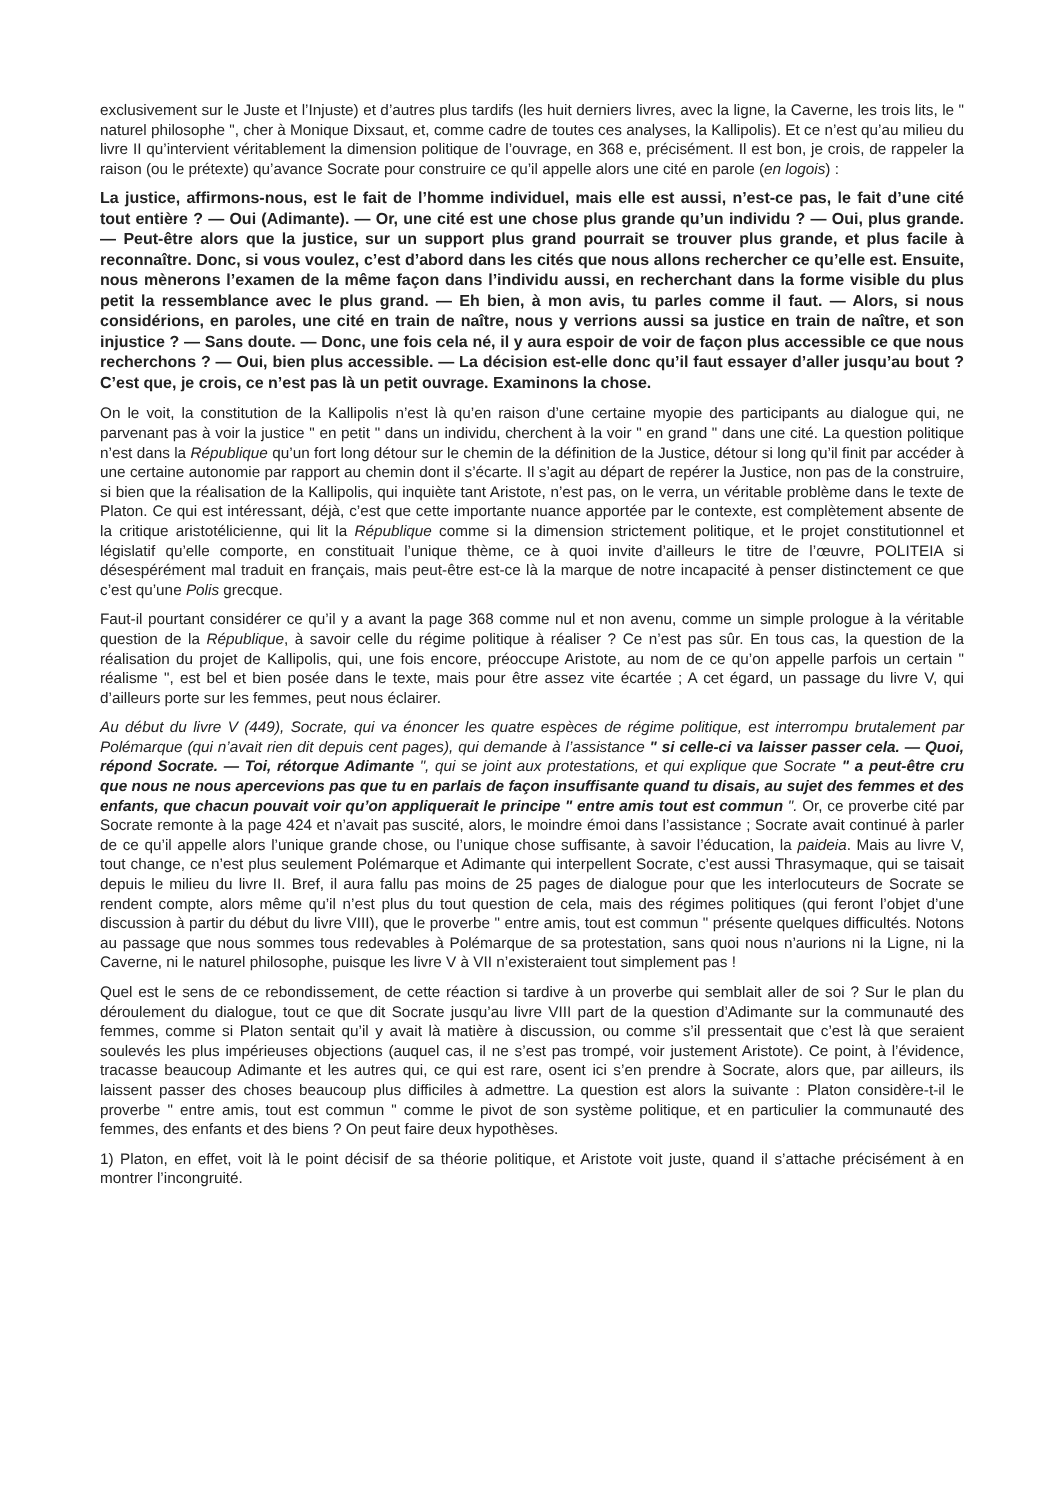exclusivement sur le Juste et l’Injuste) et d’autres plus tardifs (les huit derniers livres, avec la ligne, la Caverne, les trois lits, le " naturel philosophe ", cher à Monique Dixsaut, et, comme cadre de toutes ces analyses, la Kallipolis). Et ce n’est qu’au milieu du livre II qu’intervient véritablement la dimension politique de l’ouvrage, en 368 e, précisément. Il est bon, je crois, de rappeler la raison (ou le prétexte) qu’avance Socrate pour construire ce qu’il appelle alors une cité en parole (en logois) :
La justice, affirmons-nous, est le fait de l’homme individuel, mais elle est aussi, n’est-ce pas, le fait d’une cité tout entière ? — Oui (Adimante). — Or, une cité est une chose plus grande qu’un individu ? — Oui, plus grande. — Peut-être alors que la justice, sur un support plus grand pourrait se trouver plus grande, et plus facile à reconnaître. Donc, si vous voulez, c’est d’abord dans les cités que nous allons rechercher ce qu’elle est. Ensuite, nous mènerons l’examen de la même façon dans l’individu aussi, en recherchant dans la forme visible du plus petit la ressemblance avec le plus grand. — Eh bien, à mon avis, tu parles comme il faut. — Alors, si nous considérions, en paroles, une cité en train de naître, nous y verrions aussi sa justice en train de naître, et son injustice ? — Sans doute. — Donc, une fois cela né, il y aura espoir de voir de façon plus accessible ce que nous recherchons ? — Oui, bien plus accessible. — La décision est-elle donc qu’il faut essayer d’aller jusqu’au bout ? C’est que, je crois, ce n’est pas là un petit ouvrage. Examinons la chose.
On le voit, la constitution de la Kallipolis n’est là qu’en raison d’une certaine myopie des participants au dialogue qui, ne parvenant pas à voir la justice " en petit " dans un individu, cherchent à la voir " en grand " dans une cité. La question politique n’est dans la République qu’un fort long détour sur le chemin de la définition de la Justice, détour si long qu’il finit par accéder à une certaine autonomie par rapport au chemin dont il s’écarte. Il s’agit au départ de repérer la Justice, non pas de la construire, si bien que la réalisation de la Kallipolis, qui inquiète tant Aristote, n’est pas, on le verra, un véritable problème dans le texte de Platon. Ce qui est intéressant, déjà, c’est que cette importante nuance apportée par le contexte, est complètement absente de la critique aristotélicienne, qui lit la République comme si la dimension strictement politique, et le projet constitutionnel et législatif qu’elle comporte, en constituait l’unique thème, ce à quoi invite d’ailleurs le titre de l’œuvre, POLITEIA si désespérément mal traduit en français, mais peut-être est-ce là la marque de notre incapacité à penser distinctement ce que c’est qu’une Polis grecque.
Faut-il pourtant considérer ce qu’il y a avant la page 368 comme nul et non avenu, comme un simple prologue à la véritable question de la République, à savoir celle du régime politique à réaliser ? Ce n’est pas sûr. En tous cas, la question de la réalisation du projet de Kallipolis, qui, une fois encore, préoccupe Aristote, au nom de ce qu’on appelle parfois un certain " réalisme ", est bel et bien posée dans le texte, mais pour être assez vite écartée ; A cet égard, un passage du livre V, qui d’ailleurs porte sur les femmes, peut nous éclairer.
Au début du livre V (449), Socrate, qui va énoncer les quatre espèces de régime politique, est interrompu brutalement par Polémarque (qui n’avait rien dit depuis cent pages), qui demande à l’assistance " si celle-ci va laisser passer cela. — Quoi, répond Socrate. — Toi, rétorque Adimante ", qui se joint aux protestations, et qui explique que Socrate " a peut-être cru que nous ne nous apercevions pas que tu en parlais de façon insuffisante quand tu disais, au sujet des femmes et des enfants, que chacun pouvait voir qu’on appliquerait le principe " entre amis tout est commun ". Or, ce proverbe cité par Socrate remonte à la page 424 et n’avait pas suscité, alors, le moindre émoi dans l’assistance ; Socrate avait continué à parler de ce qu’il appelle alors l’unique grande chose, ou l’unique chose suffisante, à savoir l’éducation, la paideia. Mais au livre V, tout change, ce n’est plus seulement Polémarque et Adimante qui interpellent Socrate, c’est aussi Thrasymaque, qui se taisait depuis le milieu du livre II. Bref, il aura fallu pas moins de 25 pages de dialogue pour que les interlocuteurs de Socrate se rendent compte, alors même qu’il n’est plus du tout question de cela, mais des régimes politiques (qui feront l’objet d’une discussion à partir du début du livre VIII), que le proverbe " entre amis, tout est commun " présente quelques difficultés. Notons au passage que nous sommes tous redevables à Polémarque de sa protestation, sans quoi nous n’aurions ni la Ligne, ni la Caverne, ni le naturel philosophe, puisque les livre V à VII n’existeraient tout simplement pas !
Quel est le sens de ce rebondissement, de cette réaction si tardive à un proverbe qui semblait aller de soi ? Sur le plan du déroulement du dialogue, tout ce que dit Socrate jusqu’au livre VIII part de la question d’Adimante sur la communauté des femmes, comme si Platon sentait qu’il y avait là matière à discussion, ou comme s’il pressentait que c’est là que seraient soulevés les plus impérieuses objections (auquel cas, il ne s’est pas trompé, voir justement Aristote). Ce point, à l’évidence, tracasse beaucoup Adimante et les autres qui, ce qui est rare, osent ici s’en prendre à Socrate, alors que, par ailleurs, ils laissent passer des choses beaucoup plus difficiles à admettre. La question est alors la suivante : Platon considère-t-il le proverbe " entre amis, tout est commun " comme le pivot de son système politique, et en particulier la communauté des femmes, des enfants et des biens ? On peut faire deux hypothèses.
1) Platon, en effet, voit là le point décisif de sa théorie politique, et Aristote voit juste, quand il s’attache précisément à en montrer l’incongruité.